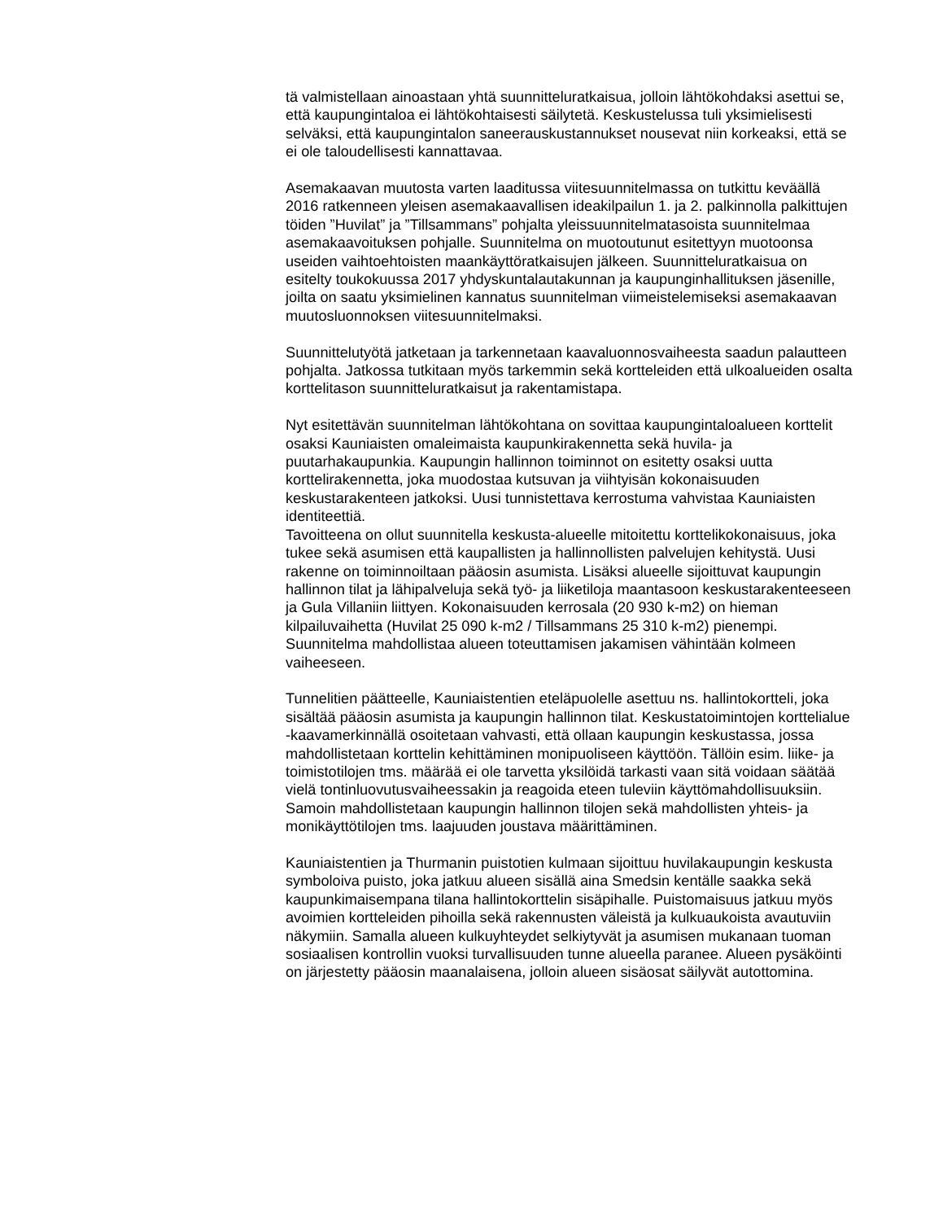tä valmistellaan ainoastaan yhtä suunnitteluratkaisua, jolloin lähtökohdaksi asettui se, että kaupungintaloa ei lähtökohtaisesti säilytetä. Keskustelussa tuli yksimielisesti selväksi, että kaupungintalon saneerauskustannukset nousevat niin korkeaksi, että se ei ole taloudellisesti kannattavaa.
Asemakaavan muutosta varten laaditussa viitesuunnitelmassa on tutkittu keväällä 2016 ratkenneen yleisen asemakaavallisen ideakilpailun 1. ja 2. palkinnolla palkittujen töiden ”Huvilat” ja ”Tillsammans” pohjalta yleissuunnitelmatasoista suunnitelmaa asemakaavoituksen pohjalle. Suunnitelma on muotoutunut esitettyyn muotoonsa useiden vaihtoehtoisten maankäyttöratkaisujen jälkeen. Suunnitteluratkaisua on esitelty toukokuussa 2017 yhdyskuntalautakunnan ja kaupunginhallituksen jäsenille, joilta on saatu yksimielinen kannatus suunnitelman viimeistelemiseksi asemakaavan muutosluonnoksen viitesuunnitelmaksi.
Suunnittelutyötä jatketaan ja tarkennetaan kaavaluonnosvaiheesta saadun palautteen pohjalta. Jatkossa tutkitaan myös tarkemmin sekä kortteleiden että ulkoalueiden osalta korttelitason suunnitteluratkaisut ja rakentamistapa.
Nyt esitettävän suunnitelman lähtökohtana on sovittaa kaupungintaloalueen korttelit osaksi Kauniaisten omaleimaista kaupunkirakennetta sekä huvila- ja puutarhakaupunkia. Kaupungin hallinnon toiminnot on esitetty osaksi uutta korttelirakennetta, joka muodostaa kutsuvan ja viihtyisän kokonaisuuden keskustarakenteen jatkoksi. Uusi tunnistettava kerrostuma vahvistaa Kauniaisten identiteettiä.
Tavoitteena on ollut suunnitella keskusta-alueelle mitoitettu korttelikokonaisuus, joka tukee sekä asumisen että kaupallisten ja hallinnollisten palvelujen kehitystä. Uusi rakenne on toiminnoiltaan pääosin asumista. Lisäksi alueelle sijoittuvat kaupungin hallinnon tilat ja lähipalveluja sekä työ- ja liiketiloja maantasoon keskustarakenteeseen ja Gula Villaniin liittyen. Kokonaisuuden kerrosala (20 930 k-m2) on hieman kilpailuvaihetta (Huvilat 25 090 k-m2 / Tillsammans 25 310 k-m2) pienempi. Suunnitelma mahdollistaa alueen toteuttamisen jakamisen vähintään kolmeen vaiheeseen.
Tunnelitien päätteelle, Kauniaistentien eteläpuolelle asettuu ns. hallintokortteli, joka sisältää pääosin asumista ja kaupungin hallinnon tilat. Keskustatoimintojen korttelialue -kaavamerkinnällä osoitetaan vahvasti, että ollaan kaupungin keskustassa, jossa mahdollistetaan korttelin kehittäminen monipuoliseen käyttöön. Tällöin esim. liike- ja toimistotilojen tms. määrää ei ole tarvetta yksilöidä tarkasti vaan sitä voidaan säätää vielä tontinluovutusvaiheessakin ja reagoida eteen tuleviin käyttömahdollisuuksiin. Samoin mahdollistetaan kaupungin hallinnon tilojen sekä mahdollisten yhteis- ja monikäyttötilojen tms. laajuuden joustava määrittäminen.
Kauniaistentien ja Thurmanin puistotien kulmaan sijoittuu huvilakaupungin keskusta symboloiva puisto, joka jatkuu alueen sisällä aina Smedsin kentälle saakka sekä kaupunkimaisempana tilana hallintokorttelin sisäpihalle. Puistomaisuus jatkuu myös avoimien kortteleiden pihoilla sekä rakennusten väleistä ja kulkuaukoista avautuviin näkymiin. Samalla alueen kulkuyhteydet selkiytyvät ja asumisen mukanaan tuoman sosiaalisen kontrollin vuoksi turvallisuuden tunne alueella paranee. Alueen pysäköinti on järjestetty pääosin maanalaisena, jolloin alueen sisäosat säilyvät autottomina.